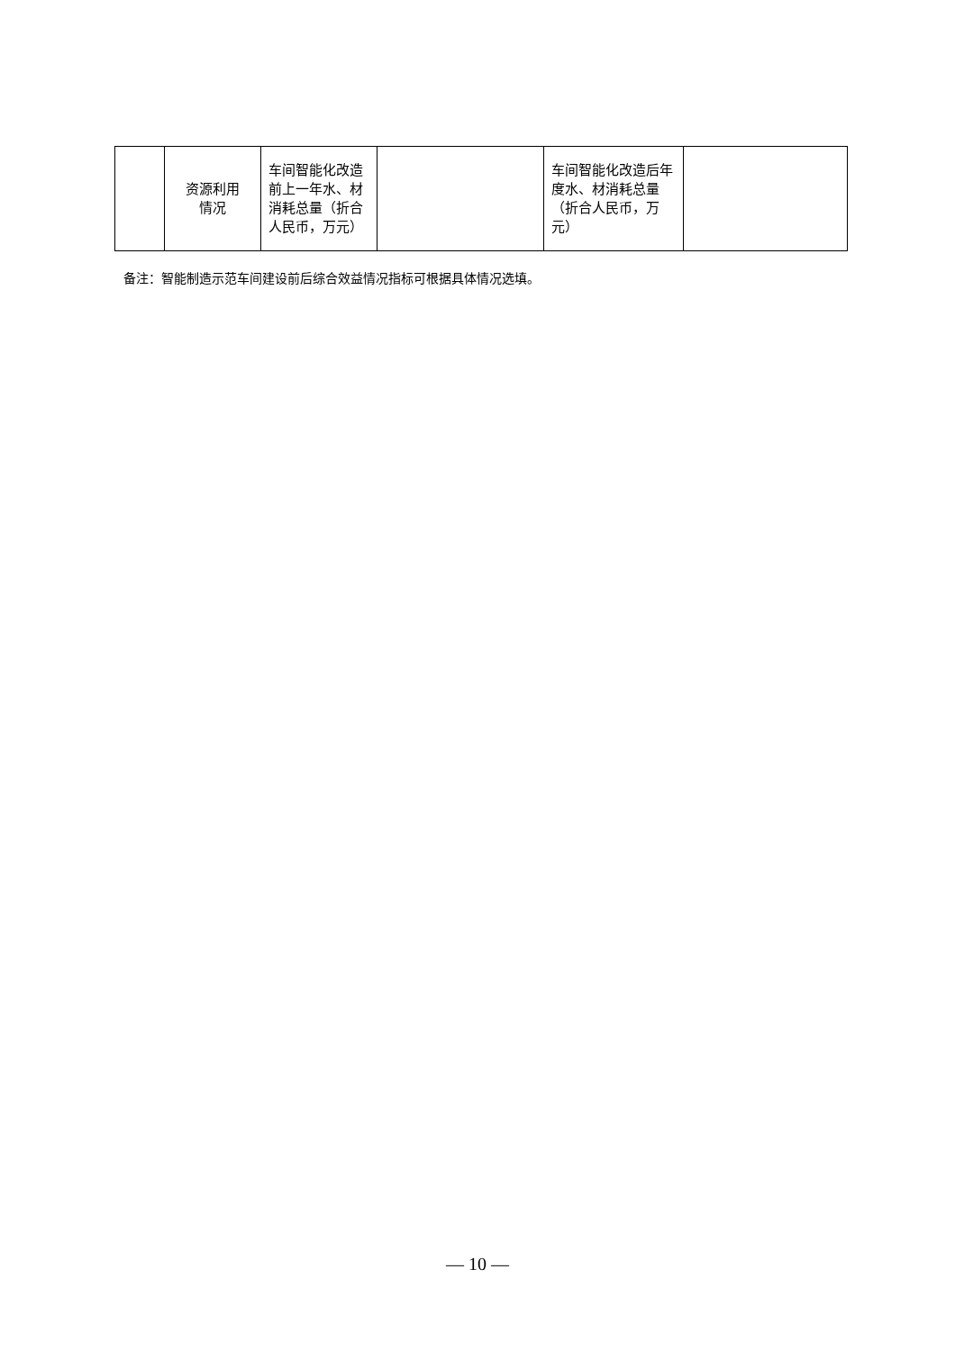| | 资源利用 情况 | 车间智能化改造前上一年水、材消耗总量（折合人民币，万元） | | 车间智能化改造后年度水、材消耗总量（折合人民币，万元） | |
备注：智能制造示范车间建设前后综合效益情况指标可根据具体情况选填。
— 10 —